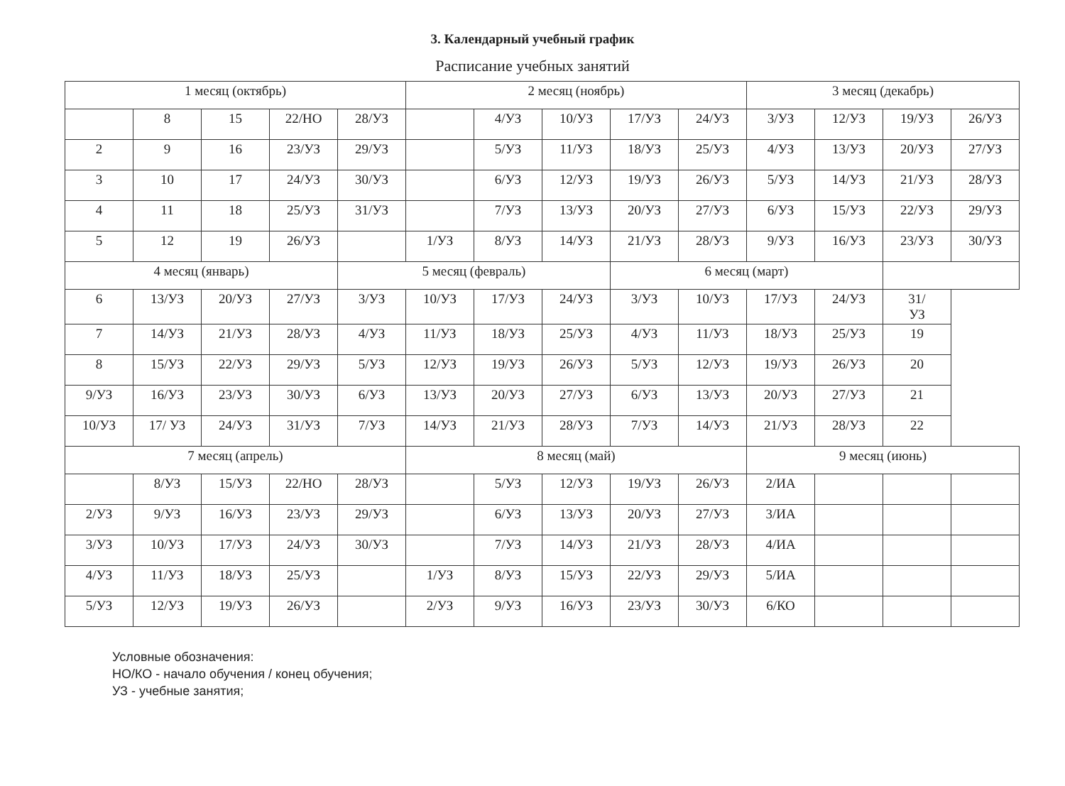3. Календарный учебный график
Расписание учебных занятий
| 1 месяц (октябрь) | | | | | 2 месяц (ноябрь) | | | | | 3 месяц (декабрь) | | | |
| | 8 | 15 | 22/НО | 28/УЗ | | 4/УЗ | 10/УЗ | 17/УЗ | 24/УЗ | 3/УЗ | 12/УЗ | 19/УЗ | 26/УЗ |
| 2 | 9 | 16 | 23/УЗ | 29/УЗ | | 5/УЗ | 11/УЗ | 18/УЗ | 25/УЗ | 4/УЗ | 13/УЗ | 20/УЗ | 27/УЗ |
| 3 | 10 | 17 | 24/УЗ | 30/УЗ | | 6/УЗ | 12/УЗ | 19/УЗ | 26/УЗ | 5/УЗ | 14/УЗ | 21/УЗ | 28/УЗ |
| 4 | 11 | 18 | 25/УЗ | 31/УЗ | | 7/УЗ | 13/УЗ | 20/УЗ | 27/УЗ | 6/УЗ | 15/УЗ | 22/УЗ | 29/УЗ |
| 5 | 12 | 19 | 26/УЗ | | 1/УЗ | 8/УЗ | 14/УЗ | 21/УЗ | 28/УЗ | 9/УЗ | 16/УЗ | 23/УЗ | 30/УЗ |
| 4 месяц (январь) | | | | 5 месяц (февраль) | | | | 6 месяц (март) | | | | | |
| 6 | 13/УЗ | 20/УЗ | 27/УЗ | 3/УЗ | 10/УЗ | 17/УЗ | 24/УЗ | 3/УЗ | 10/УЗ | 17/УЗ | 24/УЗ | 31/ УЗ | |
| 7 | 14/УЗ | 21/УЗ | 28/УЗ | 4/УЗ | 11/УЗ | 18/УЗ | 25/УЗ | 4/УЗ | 11/УЗ | 18/УЗ | 25/УЗ | 19 | |
| 8 | 15/УЗ | 22/УЗ | 29/УЗ | 5/УЗ | 12/УЗ | 19/УЗ | 26/УЗ | 5/УЗ | 12/УЗ | 19/УЗ | 26/УЗ | 20 | |
| 9/УЗ | 16/УЗ | 23/УЗ | 30/УЗ | 6/УЗ | 13/УЗ | 20/УЗ | 27/УЗ | 6/УЗ | 13/УЗ | 20/УЗ | 27/УЗ | 21 | |
| 10/УЗ | 17/ УЗ | 24/УЗ | 31/УЗ | 7/УЗ | 14/УЗ | 21/УЗ | 28/УЗ | 7/УЗ | 14/УЗ | 21/УЗ | 28/УЗ | 22 | |
| 7 месяц (апрель) | | | | | 8 месяц (май) | | | | | 9 месяц (июнь) | | | |
| | 8/УЗ | 15/УЗ | 22/НО | 28/УЗ | | 5/УЗ | 12/УЗ | 19/УЗ | 26/УЗ | 2/ИА | | | |
| 2/УЗ | 9/УЗ | 16/УЗ | 23/УЗ | 29/УЗ | | 6/УЗ | 13/УЗ | 20/УЗ | 27/УЗ | 3/ИА | | | |
| 3/УЗ | 10/УЗ | 17/УЗ | 24/УЗ | 30/УЗ | | 7/УЗ | 14/УЗ | 21/УЗ | 28/УЗ | 4/ИА | | | |
| 4/УЗ | 11/УЗ | 18/УЗ | 25/УЗ | | 1/УЗ | 8/УЗ | 15/УЗ | 22/УЗ | 29/УЗ | 5/ИА | | | |
| 5/УЗ | 12/УЗ | 19/УЗ | 26/УЗ | | 2/УЗ | 9/УЗ | 16/УЗ | 23/УЗ | 30/УЗ | 6/КО | | | |
Условные обозначения:
НО/КО - начало обучения / конец обучения;
УЗ - учебные занятия;